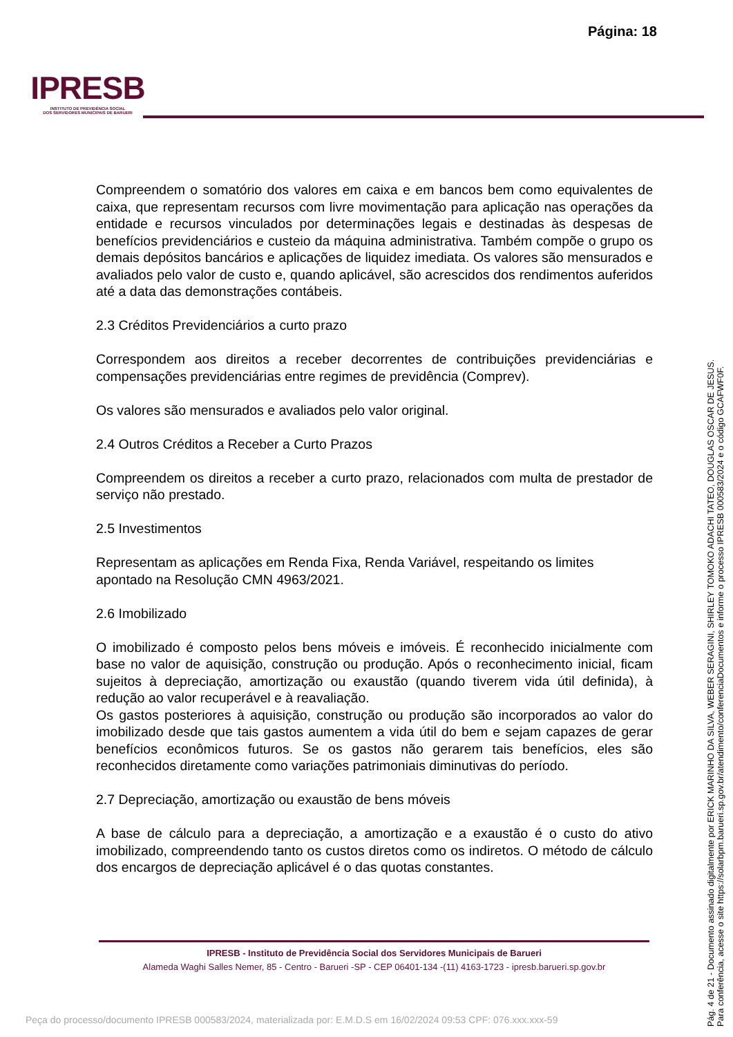Página: 18
IPRESB
INSTITUTO DE PREVIDÊNCIA SOCIAL
DOS SERVIDORES MUNICIPAIS DE BARUERI
Compreendem o somatório dos valores em caixa e em bancos bem como equivalentes de caixa, que representam recursos com livre movimentação para aplicação nas operações da entidade e recursos vinculados por determinações legais e destinadas às despesas de benefícios previdenciários e custeio da máquina administrativa. Também compõe o grupo os demais depósitos bancários e aplicações de liquidez imediata. Os valores são mensurados e avaliados pelo valor de custo e, quando aplicável, são acrescidos dos rendimentos auferidos até a data das demonstrações contábeis.
2.3 Créditos Previdenciários a curto prazo
Correspondem aos direitos a receber decorrentes de contribuições previdenciárias e compensações previdenciárias entre regimes de previdência (Comprev).
Os valores são mensurados e avaliados pelo valor original.
2.4 Outros Créditos a Receber a Curto Prazos
Compreendem os direitos a receber a curto prazo, relacionados com multa de prestador de serviço não prestado.
2.5 Investimentos
Representam as aplicações em Renda Fixa, Renda Variável, respeitando os limites apontado na Resolução CMN 4963/2021.
2.6 Imobilizado
O imobilizado é composto pelos bens móveis e imóveis. É reconhecido inicialmente com base no valor de aquisição, construção ou produção. Após o reconhecimento inicial, ficam sujeitos à depreciação, amortização ou exaustão (quando tiverem vida útil definida), à redução ao valor recuperável e à reavaliação.
Os gastos posteriores à aquisição, construção ou produção são incorporados ao valor do imobilizado desde que tais gastos aumentem a vida útil do bem e sejam capazes de gerar benefícios econômicos futuros. Se os gastos não gerarem tais benefícios, eles são reconhecidos diretamente como variações patrimoniais diminutivas do período.
2.7 Depreciação, amortização ou exaustão de bens móveis
A base de cálculo para a depreciação, a amortização e a exaustão é o custo do ativo imobilizado, compreendendo tanto os custos diretos como os indiretos. O método de cálculo dos encargos de depreciação aplicável é o das quotas constantes.
IPRESB - Instituto de Previdência Social dos Servidores Municipais de Barueri
Alameda Waghi Salles Nemer, 85 - Centro - Barueri -SP - CEP 06401-134 -(11) 4163-1723 - ipresb.barueri.sp.gov.br
Pág. 4 de 21 - Documento assinado digitalmente por ERICK MARINHO DA SILVA, WEBER SERAGINI, SHIRLEY TOMOKO ADACHI TATEO, DOUGLAS OSCAR DE JESUS.
Para conferência, acesse o site https://solarbpm.barueri.sp.gov.br/atendimento/conferenciaDocumentos e informe o processo IPRESB 000583/2024 e o código GCAFWF0F.
Peça do processo/documento IPRESB 000583/2024, materializada por: E.M.D.S em 16/02/2024 09:53 CPF: 076.xxx.xxx-59